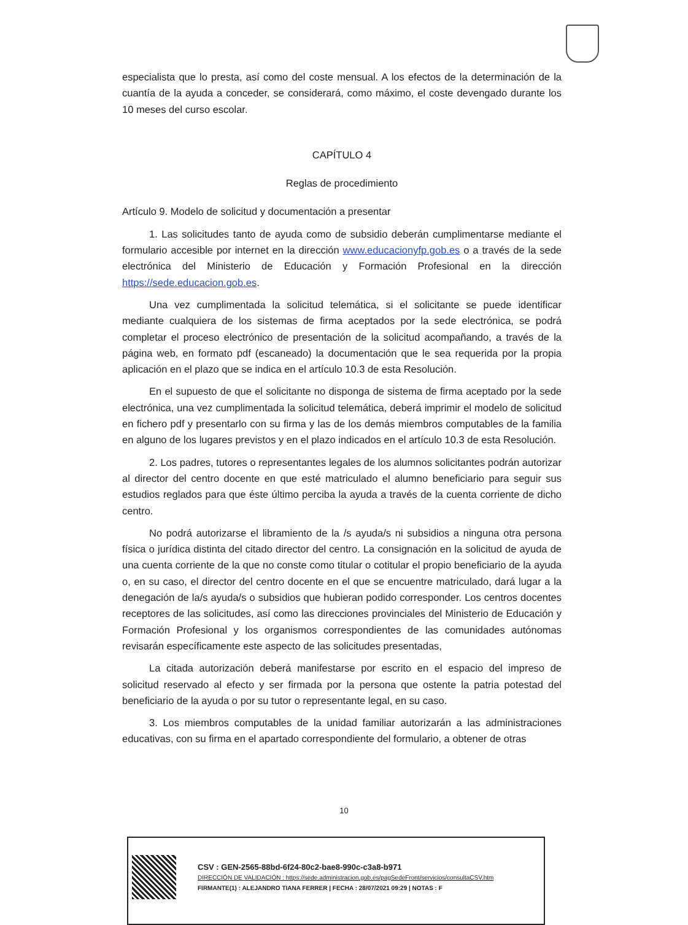especialista que lo presta, así como del coste mensual. A los efectos de la determinación de la cuantía de la ayuda a conceder, se considerará, como máximo, el coste devengado durante los 10 meses del curso escolar.
CAPÍTULO 4
Reglas de procedimiento
Artículo 9. Modelo de solicitud y documentación a presentar
1. Las solicitudes tanto de ayuda como de subsidio deberán cumplimentarse mediante el formulario accesible por internet en la dirección www.educacionyfp.gob.es o a través de la sede electrónica del Ministerio de Educación y Formación Profesional en la dirección https://sede.educacion.gob.es.
Una vez cumplimentada la solicitud telemática, si el solicitante se puede identificar mediante cualquiera de los sistemas de firma aceptados por la sede electrónica, se podrá completar el proceso electrónico de presentación de la solicitud acompañando, a través de la página web, en formato pdf (escaneado) la documentación que le sea requerida por la propia aplicación en el plazo que se indica en el artículo 10.3 de esta Resolución.
En el supuesto de que el solicitante no disponga de sistema de firma aceptado por la sede electrónica, una vez cumplimentada la solicitud telemática, deberá imprimir el modelo de solicitud en fichero pdf y presentarlo con su firma y las de los demás miembros computables de la familia en alguno de los lugares previstos y en el plazo indicados en el artículo 10.3 de esta Resolución.
2. Los padres, tutores o representantes legales de los alumnos solicitantes podrán autorizar al director del centro docente en que esté matriculado el alumno beneficiario para seguir sus estudios reglados para que éste último perciba la ayuda a través de la cuenta corriente de dicho centro.
No podrá autorizarse el libramiento de la /s ayuda/s ni subsidios a ninguna otra persona física o jurídica distinta del citado director del centro. La consignación en la solicitud de ayuda de una cuenta corriente de la que no conste como titular o cotitular el propio beneficiario de la ayuda o, en su caso, el director del centro docente en el que se encuentre matriculado, dará lugar a la denegación de la/s ayuda/s o subsidios que hubieran podido corresponder. Los centros docentes receptores de las solicitudes, así como las direcciones provinciales del Ministerio de Educación y Formación Profesional y los organismos correspondientes de las comunidades autónomas revisarán específicamente este aspecto de las solicitudes presentadas,
La citada autorización deberá manifestarse por escrito en el espacio del impreso de solicitud reservado al efecto y ser firmada por la persona que ostente la patria potestad del beneficiario de la ayuda o por su tutor o representante legal, en su caso.
3. Los miembros computables de la unidad familiar autorizarán a las administraciones educativas, con su firma en el apartado correspondiente del formulario, a obtener de otras
10
CSV : GEN-2565-88bd-6f24-80c2-bae8-990c-c3a8-b971
DIRECCIÓN DE VALIDACIÓN : https://sede.administracion.gob.es/pagSedeFront/servicios/consultaCSV.htm
FIRMANTE(1) : ALEJANDRO TIANA FERRER | FECHA : 28/07/2021 09:29 | NOTAS : F